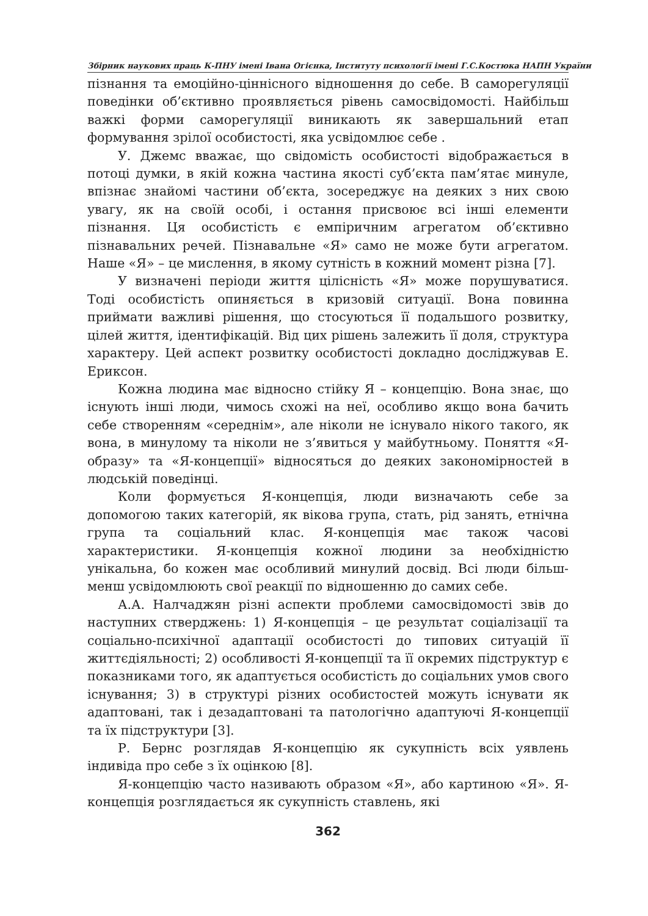Збірник наукових праць К-ПНУ імені Івана Огієнка, Інституту психології імені Г.С.Костюка НАПН України
пізнання та емоційно-ціннісного відношення до себе. В саморегуляції поведінки об’єктивно проявляється рівень самосвідомості. Найбільш важкі форми саморегуляції виникають як завершальний етап формування зрілої особистості, яка усвідомлює себе .
У. Джемс вважає, що свідомість особистості відображається в потоці думки, в якій кожна частина якості суб’єкта пам’ятає минуле, впізнає знайомі частини об’єкта, зосереджує на деяких з них свою увагу, як на своїй особі, і остання присвоює всі інші елементи пізнання. Ця особистість є емпіричним агрегатом об’єктивно пізнавальних речей. Пізнавальне «Я» само не може бути агрегатом. Наше «Я» – це мислення, в якому сутність в кожний момент різна [7].
У визначені періоди життя цілісність «Я» може порушуватися. Тоді особистість опиняється в кризовій ситуації. Вона повинна приймати важливі рішення, що стосуються її подальшого розвитку, цілей життя, ідентифікацій. Від цих рішень залежить її доля, структура характеру. Цей аспект розвитку особистості докладно досліджував Е. Ериксон.
Кожна людина має відносно стійку Я – концепцію. Вона знає, що існують інші люди, чимось схожі на неї, особливо якщо вона бачить себе створенням «середнім», але ніколи не існувало нікого такого, як вона, в минулому та ніколи не з’явиться у майбутньому. Поняття «Я-образу» та «Я-концепції» відносяться до деяких закономірностей в людській поведінці.
Коли формується Я-концепція, люди визначають себе за допомогою таких категорій, як вікова група, стать, рід занять, етнічна група та соціальний клас. Я-концепція має також часові характеристики. Я-концепція кожної людини за необхідністю унікальна, бо кожен має особливий минулий досвід. Всі люди більш-менш усвідомлюють свої реакції по відношенню до самих себе.
А.А. Налчаджян різні аспекти проблеми самосвідомості звів до наступних стверджень: 1) Я-концепція – це результат соціалізації та соціально-психічної адаптації особистості до типових ситуацій її життєдіяльності; 2) особливості Я-концепції та її окремих підструктур є показниками того, як адаптується особистість до соціальних умов свого існування; 3) в структурі різних особистостей можуть існувати як адаптовані, так і дезадаптовані та патологічно адаптуючі Я-концепції та їх підструктури [3].
Р. Бернс розглядав Я-концепцію як сукупність всіх уявлень індивіда про себе з їх оцінкою [8].
Я-концепцію часто називають образом «Я», або картиною «Я». Я-концепція розглядається як сукупність ставлень, які
362